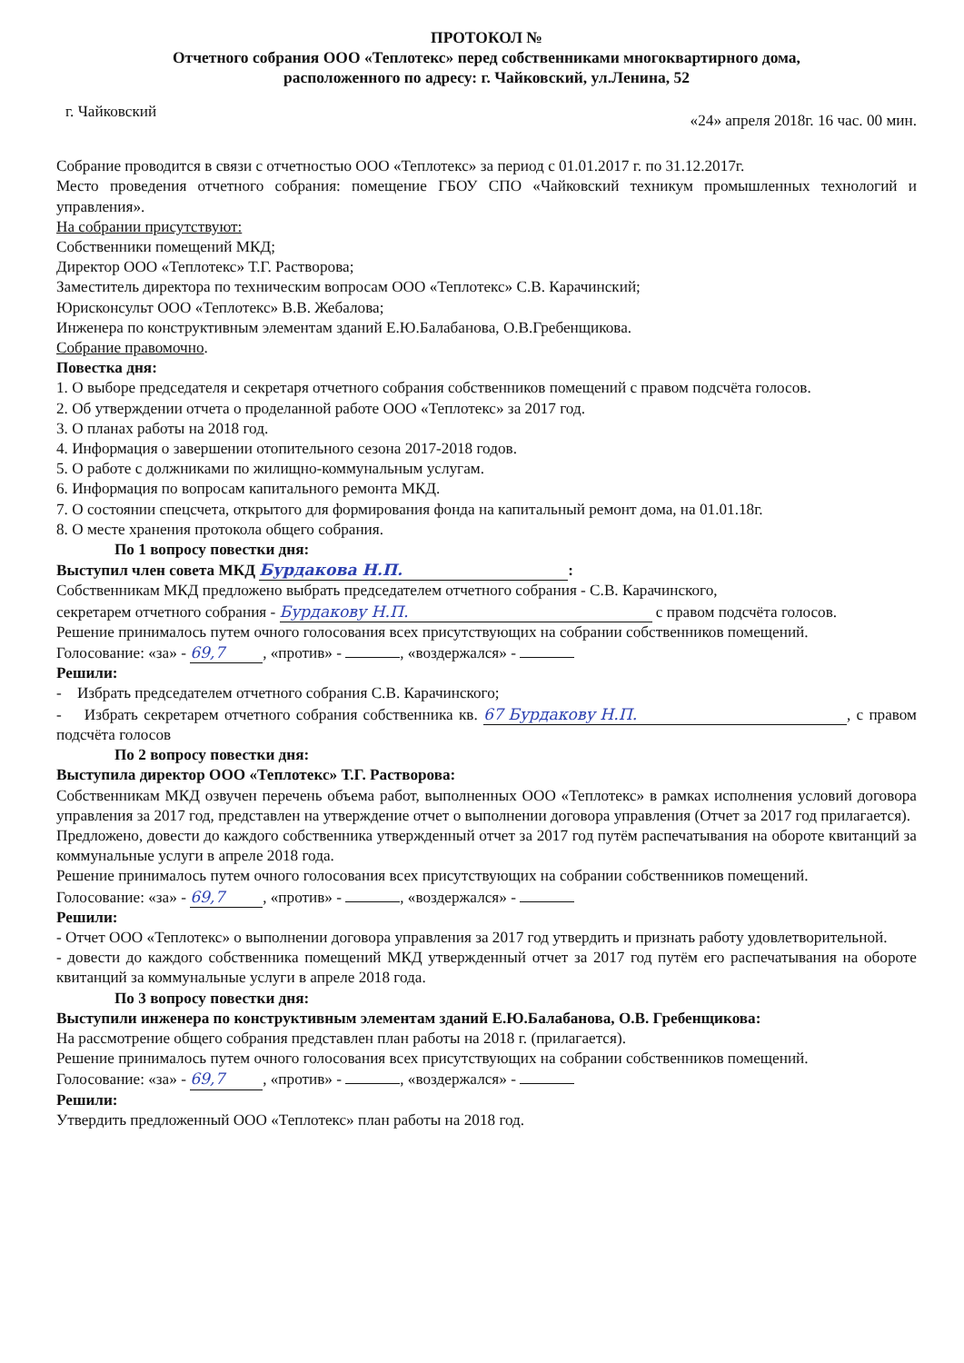ПРОТОКОЛ №
Отчетного собрания ООО «Теплотекс» перед собственниками многоквартирного дома,
расположенного по адресу: г. Чайковский, ул.Ленина, 52
г. Чайковский «24» апреля 2018г. 16 час. 00 мин.
Собрание проводится в связи с отчетностью ООО «Теплотекс» за период с 01.01.2017 г. по 31.12.2017г.
Место проведения отчетного собрания: помещение ГБОУ СПО «Чайковский техникум промышленных технологий и управления».
На собрании присутствуют:
Собственники помещений МКД;
Директор ООО «Теплотекс» Т.Г. Растворова;
Заместитель директора по техническим вопросам ООО «Теплотекс» С.В. Карачинский;
Юрисконсульт ООО «Теплотекс» В.В. Жебалова;
Инженера по конструктивным элементам зданий Е.Ю.Балабанова, О.В.Гребенщикова.
Собрание правомочно.
Повестка дня:
1. О выборе председателя и секретаря отчетного собрания собственников помещений с правом подсчёта голосов.
2. Об утверждении отчета о проделанной работе ООО «Теплотекс» за 2017 год.
3. О планах работы на 2018 год.
4. Информация о завершении отопительного сезона 2017-2018 годов.
5. О работе с должниками по жилищно-коммунальным услугам.
6. Информация по вопросам капитального ремонта МКД.
7. О состоянии спецсчета, открытого для формирования фонда на капитальный ремонт дома, на 01.01.18г.
8. О месте хранения протокола общего собрания.
По 1 вопросу повестки дня:
Выступил член совета МКД Бурдакова Н.П.:
Собственникам МКД предложено выбрать председателем отчетного собрания - С.В. Карачинского,
секретарем отчетного собрания - Бурдакову Н.П. с правом подсчёта голосов.
Решение принималось путем очного голосования всех присутствующих на собрании собственников помещений.
Голосование: «за» - 69,7, «против» - , «воздержался» -
Решили:
- Избрать председателем отчетного собрания С.В. Карачинского;
- Избрать секретарем отчетного собрания собственника кв. 67 Бурдакову Н.П., с правом подсчёта голосов
По 2 вопросу повестки дня:
Выступила директор ООО «Теплотекс» Т.Г. Растворова:
Собственникам МКД озвучен перечень объема работ, выполненных ООО «Теплотекс» в рамках исполнения условий договора управления за 2017 год, представлен на утверждение отчет о выполнении договора управления (Отчет за 2017 год прилагается).
Предложено, довести до каждого собственника утвержденный отчет за 2017 год путём распечатывания на обороте квитанций за коммунальные услуги в апреле 2018 года.
Решение принималось путем очного голосования всех присутствующих на собрании собственников помещений.
Голосование: «за» - 69,7, «против» - , «воздержался» -
Решили:
- Отчет ООО «Теплотекс» о выполнении договора управления за 2017 год утвердить и признать работу удовлетворительной.
- довести до каждого собственника помещений МКД утвержденный отчет за 2017 год путём его распечатывания на обороте квитанций за коммунальные услуги в апреле 2018 года.
По 3 вопросу повестки дня:
Выступили инженера по конструктивным элементам зданий Е.Ю.Балабанова, О.В. Гребенщикова:
На рассмотрение общего собрания представлен план работы на 2018 г. (прилагается).
Решение принималось путем очного голосования всех присутствующих на собрании собственников помещений.
Голосование: «за» - 69,7, «против» - , «воздержался» -
Решили:
Утвердить предложенный ООО «Теплотекс» план работы на 2018 год.